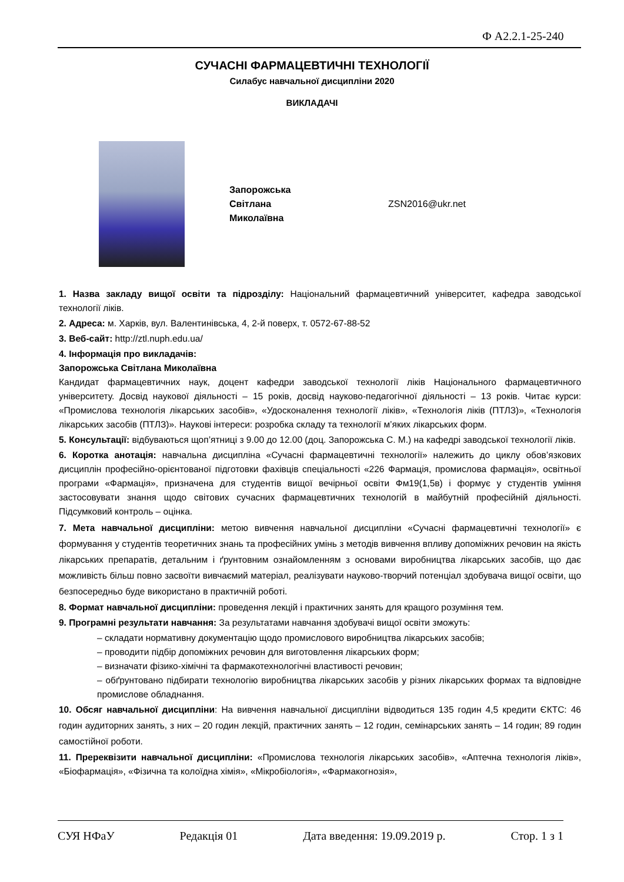Ф А2.2.1-25-240
СУЧАСНІ ФАРМАЦЕВТИЧНІ ТЕХНОЛОГІЇ
Силабус навчальної дисципліни 2020
ВИКЛАДАЧІ
Запорожська
Світлана
Миколаївна
ZSN2016@ukr.net
1. Назва закладу вищої освіти та підрозділу: Національний фармацевтичний університет, кафедра заводської технології ліків.
2. Адреса: м. Харків, вул. Валентинівська, 4, 2-й поверх, т. 0572-67-88-52
3. Веб-сайт: http://ztl.nuph.edu.ua/
4. Інформація про викладачів:
Запорожська Світлана Миколаївна
Кандидат фармацевтичних наук, доцент кафедри заводської технології ліків Національного фармацевтичного університету. Досвід наукової діяльності – 15 років, досвід науково-педагогічної діяльності – 13 років. Читає курси: «Промислова технологія лікарських засобів», «Удосконалення технології ліків», «Технологія ліків (ПТЛЗ)», «Технологія лікарських засобів (ПТЛЗ)». Наукові інтереси: розробка складу та технології м’яких лікарських форм.
5. Консультації: відбуваються щоп’ятниці з 9.00 до 12.00 (доц. Запорожська С. М.) на кафедрі заводської технології ліків.
6. Коротка анотація: навчальна дисципліна «Сучасні фармацевтичні технології» належить до циклу обов’язкових дисциплін професійно-орієнтованої підготовки фахівців спеціальності «226 Фармація, промислова фармація», освітньої програми «Фармація», призначена для студентів вищої вечірньої освіти Фм19(1,5в) і формує у студентів уміння застосовувати знання щодо світових сучасних фармацевтичних технологій в майбутній професійній діяльності. Підсумковий контроль – оцінка.
7. Мета навчальної дисципліни: метою вивчення навчальної дисципліни «Сучасні фармацевтичні технології» є формування у студентів теоретичних знань та професійних умінь з методів вивчення впливу допоміжних речовин на якість лікарських препаратів, детальним і ґрунтовним ознайомленням з основами виробництва лікарських засобів, що дає можливість більш повно засвоїти вивчаємий матеріал, реалізувати науково-творчий потенціал здобувача вищої освіти, що безпосередньо буде використано в практичній роботі.
8. Формат навчальної дисципліни: проведення лекцій і практичних занять для кращого розуміння тем.
9. Програмні результати навчання: За результатами навчання здобувачі вищої освіти зможуть:
– складати нормативну документацію щодо промислового виробництва лікарських засобів;
– проводити підбір допоміжних речовин для виготовлення лікарських форм;
– визначати фізико-хімічні та фармакотехнологічні властивості речовин;
– обґрунтовано підбирати технологію виробництва лікарських засобів у різних лікарських формах та відповідне промислове обладнання.
10. Обсяг навчальної дисципліни: На вивчення навчальної дисципліни відводиться 135 годин 4,5 кредити ЄКТС: 46 годин аудиторних занять, з них – 20 годин лекцій, практичних занять – 12 годин, семінарських занять – 14 годин; 89 годин самостійної роботи.
11. Пререквізити навчальної дисципліни: «Промислова технологія лікарських засобів», «Аптечна технологія ліків», «Біофармація», «Фізична та колоїдна хімія», «Мікробіологія», «Фармакогнозія»,
СУЯ НФаУ Редакція 01 Дата введення: 19.09.2019 р. Стор. 1 з 1